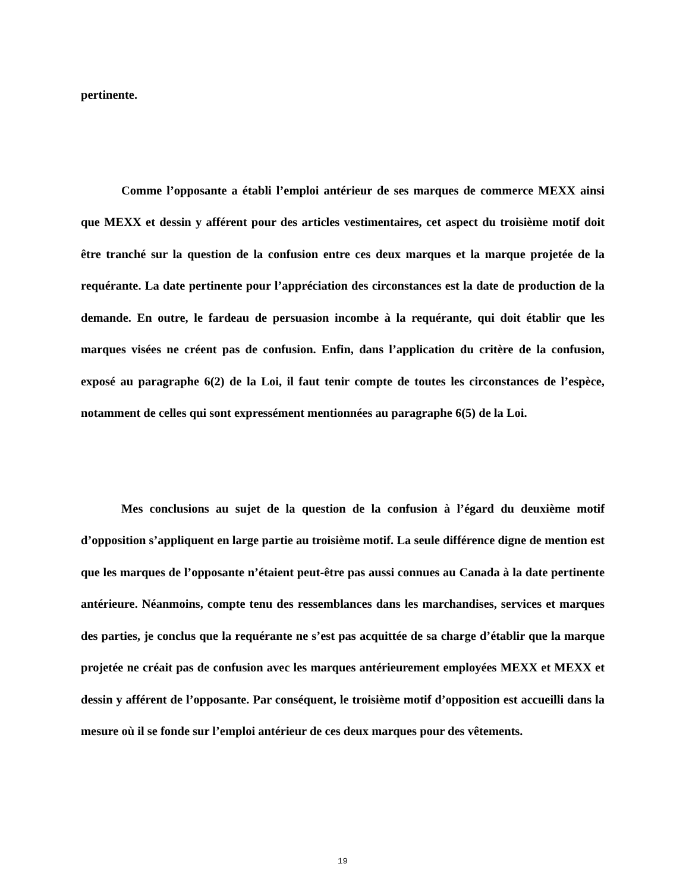pertinente.
Comme l’opposante a établi l’emploi antérieur de ses marques de commerce MEXX ainsi que MEXX et dessin y afférent pour des articles vestimentaires, cet aspect du troisième motif doit être tranché sur la question de la confusion entre ces deux marques et la marque projetée de la requérante. La date pertinente pour l’appréciation des circonstances est la date de production de la demande. En outre, le fardeau de persuasion incombe à la requérante, qui doit établir que les marques visées ne créent pas de confusion. Enfin, dans l’application du critère de la confusion, exposé au paragraphe 6(2) de la Loi, il faut tenir compte de toutes les circonstances de l’espèce, notamment de celles qui sont expressément mentionnées au paragraphe 6(5) de la Loi.
Mes conclusions au sujet de la question de la confusion à l’égard du deuxième motif d’opposition s’appliquent en large partie au troisième motif. La seule différence digne de mention est que les marques de l’opposante n’étaient peut-être pas aussi connues au Canada à la date pertinente antérieure. Néanmoins, compte tenu des ressemblances dans les marchandises, services et marques des parties, je conclus que la requérante ne s’est pas acquittée de sa charge d’établir que la marque projetée ne créait pas de confusion avec les marques antérieurement employées MEXX et MEXX et dessin y afférent de l’opposante. Par conséquent, le troisième motif d’opposition est accueilli dans la mesure où il se fonde sur l’emploi antérieur de ces deux marques pour des vêtements.
19